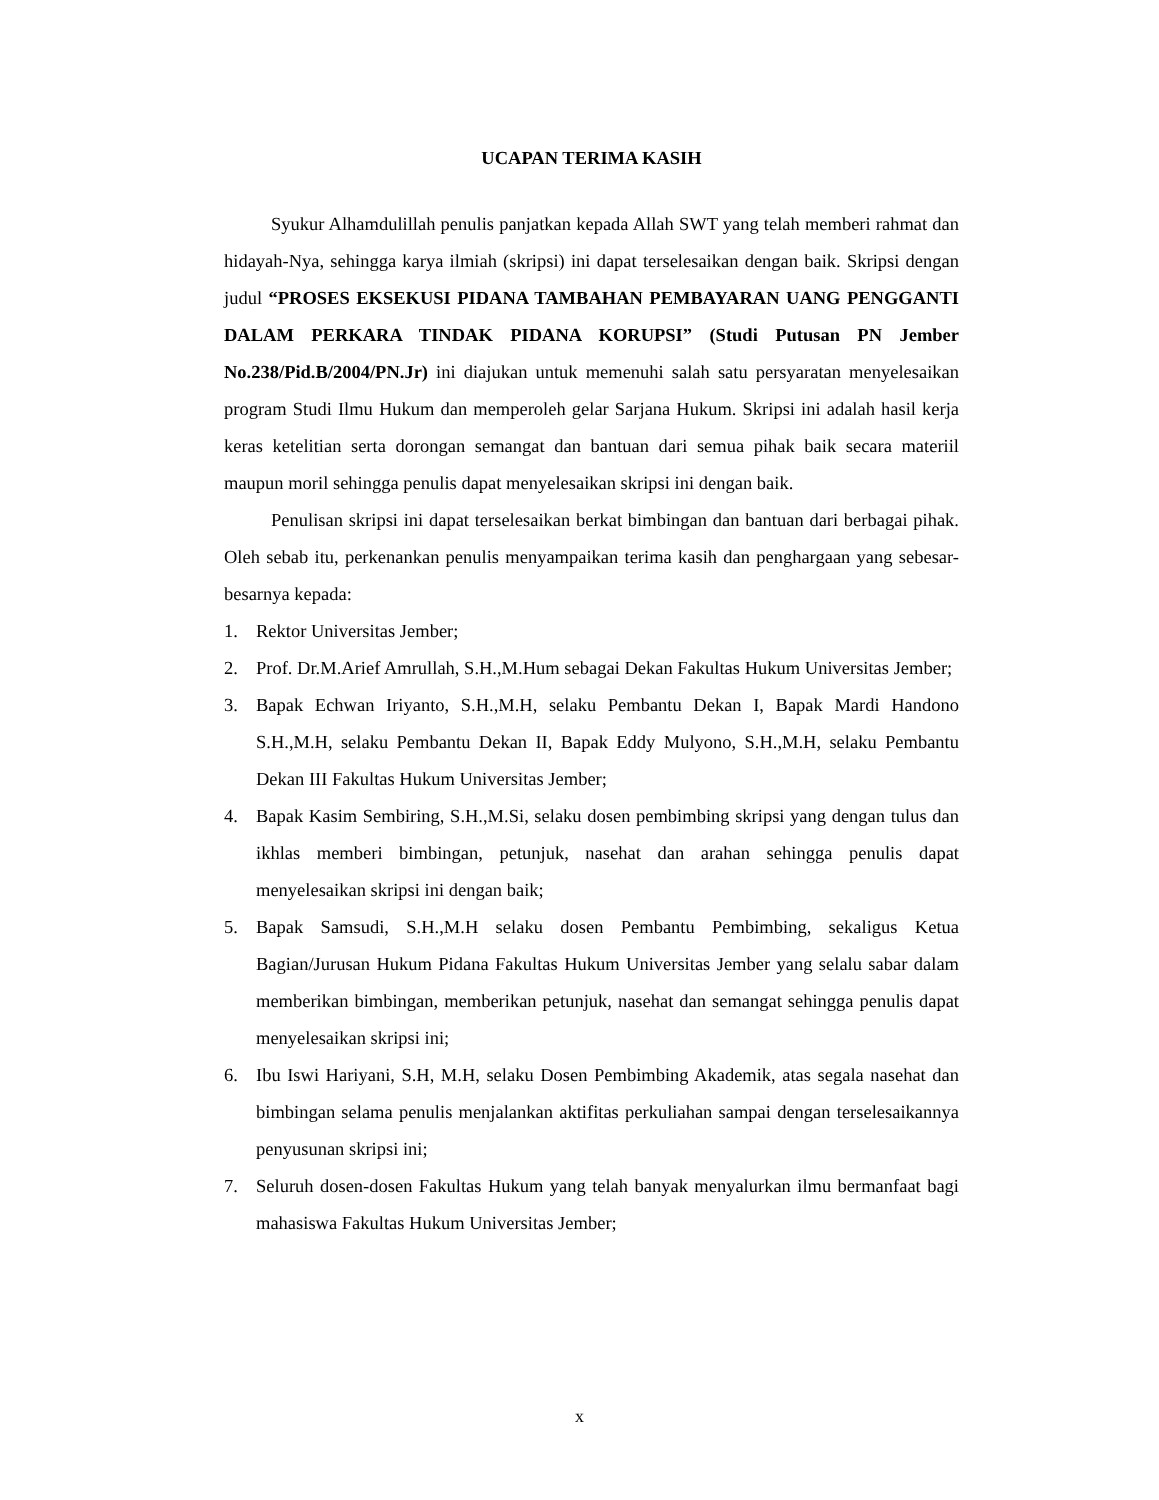UCAPAN TERIMA KASIH
Syukur Alhamdulillah penulis panjatkan kepada Allah SWT yang telah memberi rahmat dan hidayah-Nya, sehingga karya ilmiah (skripsi) ini dapat terselesaikan dengan baik. Skripsi dengan judul “PROSES EKSEKUSI PIDANA TAMBAHAN PEMBAYARAN UANG PENGGANTI DALAM PERKARA TINDAK PIDANA KORUPSI” (Studi Putusan PN Jember No.238/Pid.B/2004/PN.Jr) ini diajukan untuk memenuhi salah satu persyaratan menyelesaikan program Studi Ilmu Hukum dan memperoleh gelar Sarjana Hukum. Skripsi ini adalah hasil kerja keras ketelitian serta dorongan semangat dan bantuan dari semua pihak baik secara materiil maupun moril sehingga penulis dapat menyelesaikan skripsi ini dengan baik.
Penulisan skripsi ini dapat terselesaikan berkat bimbingan dan bantuan dari berbagai pihak. Oleh sebab itu, perkenankan penulis menyampaikan terima kasih dan penghargaan yang sebesar-besarnya kepada:
1. Rektor Universitas Jember;
2. Prof. Dr.M.Arief Amrullah, S.H.,M.Hum sebagai Dekan Fakultas Hukum Universitas Jember;
3. Bapak Echwan Iriyanto, S.H.,M.H, selaku Pembantu Dekan I, Bapak Mardi Handono S.H.,M.H, selaku Pembantu Dekan II, Bapak Eddy Mulyono, S.H.,M.H, selaku Pembantu Dekan III Fakultas Hukum Universitas Jember;
4. Bapak Kasim Sembiring, S.H.,M.Si, selaku dosen pembimbing skripsi yang dengan tulus dan ikhlas memberi bimbingan, petunjuk, nasehat dan arahan sehingga penulis dapat menyelesaikan skripsi ini dengan baik;
5. Bapak Samsudi, S.H.,M.H selaku dosen Pembantu Pembimbing, sekaligus Ketua Bagian/Jurusan Hukum Pidana Fakultas Hukum Universitas Jember yang selalu sabar dalam memberikan bimbingan, memberikan petunjuk, nasehat dan semangat sehingga penulis dapat menyelesaikan skripsi ini;
6. Ibu Iswi Hariyani, S.H, M.H, selaku Dosen Pembimbing Akademik, atas segala nasehat dan bimbingan selama penulis menjalankan aktifitas perkuliahan sampai dengan terselesaikannya penyusunan skripsi ini;
7. Seluruh dosen-dosen Fakultas Hukum yang telah banyak menyalurkan ilmu bermanfaat bagi mahasiswa Fakultas Hukum Universitas Jember;
x